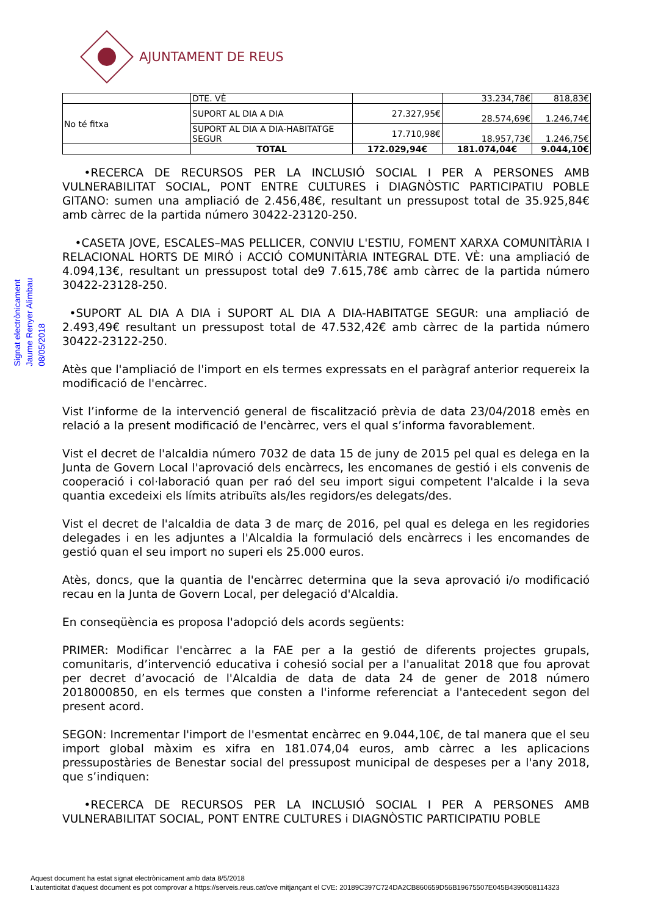AJUNTAMENT DE REUS
Signat electrònicament
Jaume Renyer Alimbau
08/05/2018
| | DTE. VÈ | | 33.234,78€ | 818,83€ |
| No té fitxa | SUPORT AL DIA A DIA | 27.327,95€ | 28.574,69€ | 1.246,74€ |
| | SUPORT AL DIA A DIA-HABITATGE SEGUR | 17.710,98€ | 18.957,73€ | 1.246,75€ |
| | TOTAL | 172.029,94€ | 181.074,04€ | 9.044,10€ |
•RECERCA DE RECURSOS PER LA INCLUSIÓ SOCIAL I PER A PERSONES AMB VULNERABILITAT SOCIAL, PONT ENTRE CULTURES i DIAGNÒSTIC PARTICIPATIU POBLE GITANO: sumen una ampliació de 2.456,48€, resultant un pressupost total de 35.925,84€ amb càrrec de la partida número 30422-23120-250.
•CASETA JOVE, ESCALES–MAS PELLICER, CONVIU L'ESTIU, FOMENT XARXA COMUNITÀRIA I RELACIONAL HORTS DE MIRÓ i ACCIÓ COMUNITÀRIA INTEGRAL DTE. VÈ: una ampliació de 4.094,13€, resultant un pressupost total de9 7.615,78€ amb càrrec de la partida número 30422-23128-250.
•SUPORT AL DIA A DIA i SUPORT AL DIA A DIA-HABITATGE SEGUR: una ampliació de 2.493,49€ resultant un pressupost total de 47.532,42€ amb càrrec de la partida número 30422-23122-250.
Atès que l'ampliació de l'import en els termes expressats en el paràgraf anterior requereix la modificació de l'encàrrec.
Vist l’informe de la intervenció general de fiscalització prèvia de data 23/04/2018 emès en relació a la present modificació de l'encàrrec, vers el qual s’informa favorablement.
Vist el decret de l'alcaldia número 7032 de data 15 de juny de 2015 pel qual es delega en la Junta de Govern Local l'aprovació dels encàrrecs, les encomanes de gestió i els convenis de cooperació i col·laboració quan per raó del seu import sigui competent l'alcalde i la seva quantia excedeixi els límits atribuïts als/les regidors/es delegats/des.
Vist el decret de l'alcaldia de data 3 de març de 2016, pel qual es delega en les regidories delegades i en les adjuntes a l'Alcaldia la formulació dels encàrrecs i les encomandes de gestió quan el seu import no superi els 25.000 euros.
Atès, doncs, que la quantia de l'encàrrec determina que la seva aprovació i/o modificació recau en la Junta de Govern Local, per delegació d'Alcaldia.
En conseqüència es proposa l'adopció dels acords següents:
PRIMER: Modificar l'encàrrec a la FAE per a la gestió de diferents projectes grupals, comunitaris, d’intervenció educativa i cohesió social per a l'anualitat 2018 que fou aprovat per decret d’avocació de l'Alcaldia de data de data 24 de gener de 2018 número 2018000850, en els termes que consten a l'informe referenciat a l'antecedent segon del present acord.
SEGON: Incrementar l'import de l'esmentat encàrrec en 9.044,10€, de tal manera que el seu import global màxim es xifra en 181.074,04 euros, amb càrrec a les aplicacions pressupostàries de Benestar social del pressupost municipal de despeses per a l'any 2018, que s’indiquen:
•RECERCA DE RECURSOS PER LA INCLUSIÓ SOCIAL I PER A PERSONES AMB VULNERABILITAT SOCIAL, PONT ENTRE CULTURES i DIAGNÒSTIC PARTICIPATIU POBLE
Aquest document ha estat signat electrònicament amb data 8/5/2018
L'autenticitat d'aquest document es pot comprovar a https://serveis.reus.cat/cve mitjançant el CVE: 20189C397C724DA2CB860659D56B19675507E045B4390508114323